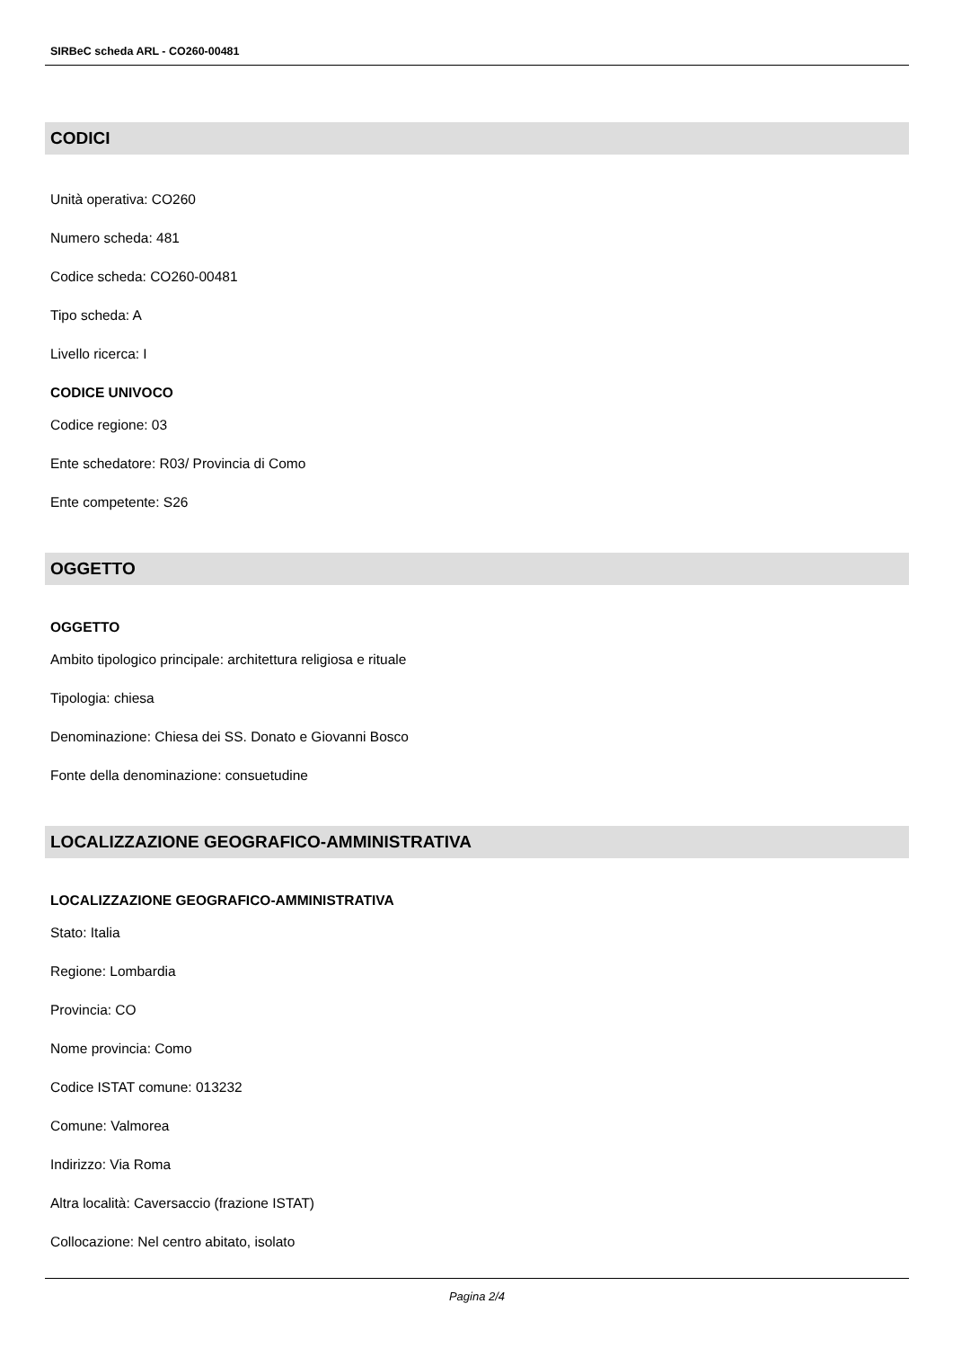SIRBeC scheda ARL - CO260-00481
CODICI
Unità operativa: CO260
Numero scheda: 481
Codice scheda: CO260-00481
Tipo scheda: A
Livello ricerca: I
CODICE UNIVOCO
Codice regione: 03
Ente schedatore: R03/ Provincia di Como
Ente competente: S26
OGGETTO
OGGETTO
Ambito tipologico principale: architettura religiosa e rituale
Tipologia: chiesa
Denominazione: Chiesa dei SS. Donato e Giovanni Bosco
Fonte della denominazione: consuetudine
LOCALIZZAZIONE GEOGRAFICO-AMMINISTRATIVA
LOCALIZZAZIONE GEOGRAFICO-AMMINISTRATIVA
Stato: Italia
Regione: Lombardia
Provincia: CO
Nome provincia: Como
Codice ISTAT comune: 013232
Comune: Valmorea
Indirizzo: Via Roma
Altra località: Caversaccio (frazione ISTAT)
Collocazione: Nel centro abitato, isolato
Pagina 2/4